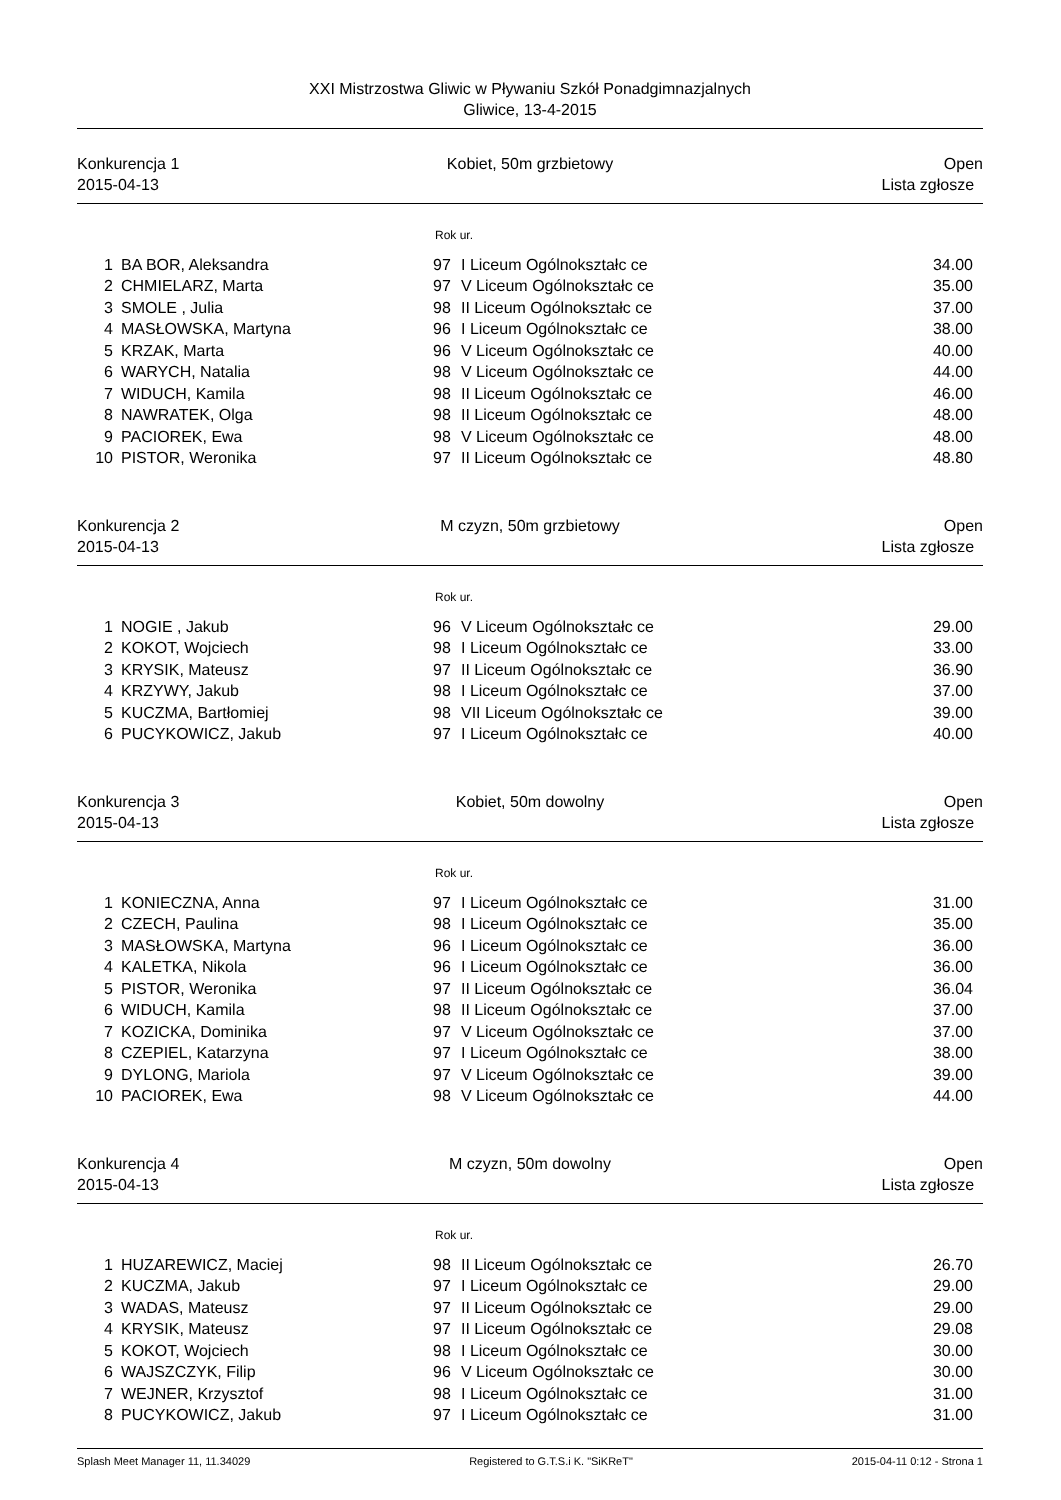XXI Mistrzostwa Gliwic w Pływaniu Szkół Ponadgimnazjalnych
Gliwice, 13-4-2015
Konkurencja 1
2015-04-13
Kobiet, 50m grzbietowy Open
Lista zgłosze
Rok ur.
| 1 | BA BOR, Aleksandra | 97 | I Liceum Ogólnokształc ce | 34.00 |
| 2 | CHMIELARZ, Marta | 97 | V Liceum Ogólnokształc ce | 35.00 |
| 3 | SMOLE , Julia | 98 | II Liceum Ogólnokształc ce | 37.00 |
| 4 | MASŁOWSKA, Martyna | 96 | I Liceum Ogólnokształc ce | 38.00 |
| 5 | KRZAK, Marta | 96 | V Liceum Ogólnokształc ce | 40.00 |
| 6 | WARYCH, Natalia | 98 | V Liceum Ogólnokształc ce | 44.00 |
| 7 | WIDUCH, Kamila | 98 | II Liceum Ogólnokształc ce | 46.00 |
| 8 | NAWRATEK, Olga | 98 | II Liceum Ogólnokształc ce | 48.00 |
| 9 | PACIOREK, Ewa | 98 | V Liceum Ogólnokształc ce | 48.00 |
| 10 | PISTOR, Weronika | 97 | II Liceum Ogólnokształc ce | 48.80 |
Konkurencja 2
2015-04-13
M czyzn, 50m grzbietowy Open
Lista zgłosze
Rok ur.
| 1 | NOGIE , Jakub | 96 | V Liceum Ogólnokształc ce | 29.00 |
| 2 | KOKOT, Wojciech | 98 | I Liceum Ogólnokształc ce | 33.00 |
| 3 | KRYSIK, Mateusz | 97 | II Liceum Ogólnokształc ce | 36.90 |
| 4 | KRZYWY, Jakub | 98 | I Liceum Ogólnokształc ce | 37.00 |
| 5 | KUCZMA, Bartłomiej | 98 | VII Liceum Ogólnokształc ce | 39.00 |
| 6 | PUCYKOWICZ, Jakub | 97 | I Liceum Ogólnokształc ce | 40.00 |
Konkurencja 3
2015-04-13
Kobiet, 50m dowolny Open
Lista zgłosze
Rok ur.
| 1 | KONIECZNA, Anna | 97 | I Liceum Ogólnokształc ce | 31.00 |
| 2 | CZECH, Paulina | 98 | I Liceum Ogólnokształc ce | 35.00 |
| 3 | MASŁOWSKA, Martyna | 96 | I Liceum Ogólnokształc ce | 36.00 |
| 4 | KALETKA, Nikola | 96 | I Liceum Ogólnokształc ce | 36.00 |
| 5 | PISTOR, Weronika | 97 | II Liceum Ogólnokształc ce | 36.04 |
| 6 | WIDUCH, Kamila | 98 | II Liceum Ogólnokształc ce | 37.00 |
| 7 | KOZICKA, Dominika | 97 | V Liceum Ogólnokształc ce | 37.00 |
| 8 | CZEPIEL, Katarzyna | 97 | I Liceum Ogólnokształc ce | 38.00 |
| 9 | DYLONG, Mariola | 97 | V Liceum Ogólnokształc ce | 39.00 |
| 10 | PACIOREK, Ewa | 98 | V Liceum Ogólnokształc ce | 44.00 |
Konkurencja 4
2015-04-13
M czyzn, 50m dowolny Open
Lista zgłosze
Rok ur.
| 1 | HUZAREWICZ, Maciej | 98 | II Liceum Ogólnokształc ce | 26.70 |
| 2 | KUCZMA, Jakub | 97 | I Liceum Ogólnokształc ce | 29.00 |
| 3 | WADAS, Mateusz | 97 | II Liceum Ogólnokształc ce | 29.00 |
| 4 | KRYSIK, Mateusz | 97 | II Liceum Ogólnokształc ce | 29.08 |
| 5 | KOKOT, Wojciech | 98 | I Liceum Ogólnokształc ce | 30.00 |
| 6 | WAJSZCZYK, Filip | 96 | V Liceum Ogólnokształc ce | 30.00 |
| 7 | WEJNER, Krzysztof | 98 | I Liceum Ogólnokształc ce | 31.00 |
| 8 | PUCYKOWICZ, Jakub | 97 | I Liceum Ogólnokształc ce | 31.00 |
Splash Meet Manager 11, 11.34029 Registered to G.T.S.i K. "SiKReT" 2015-04-11 0:12 - Strona 1